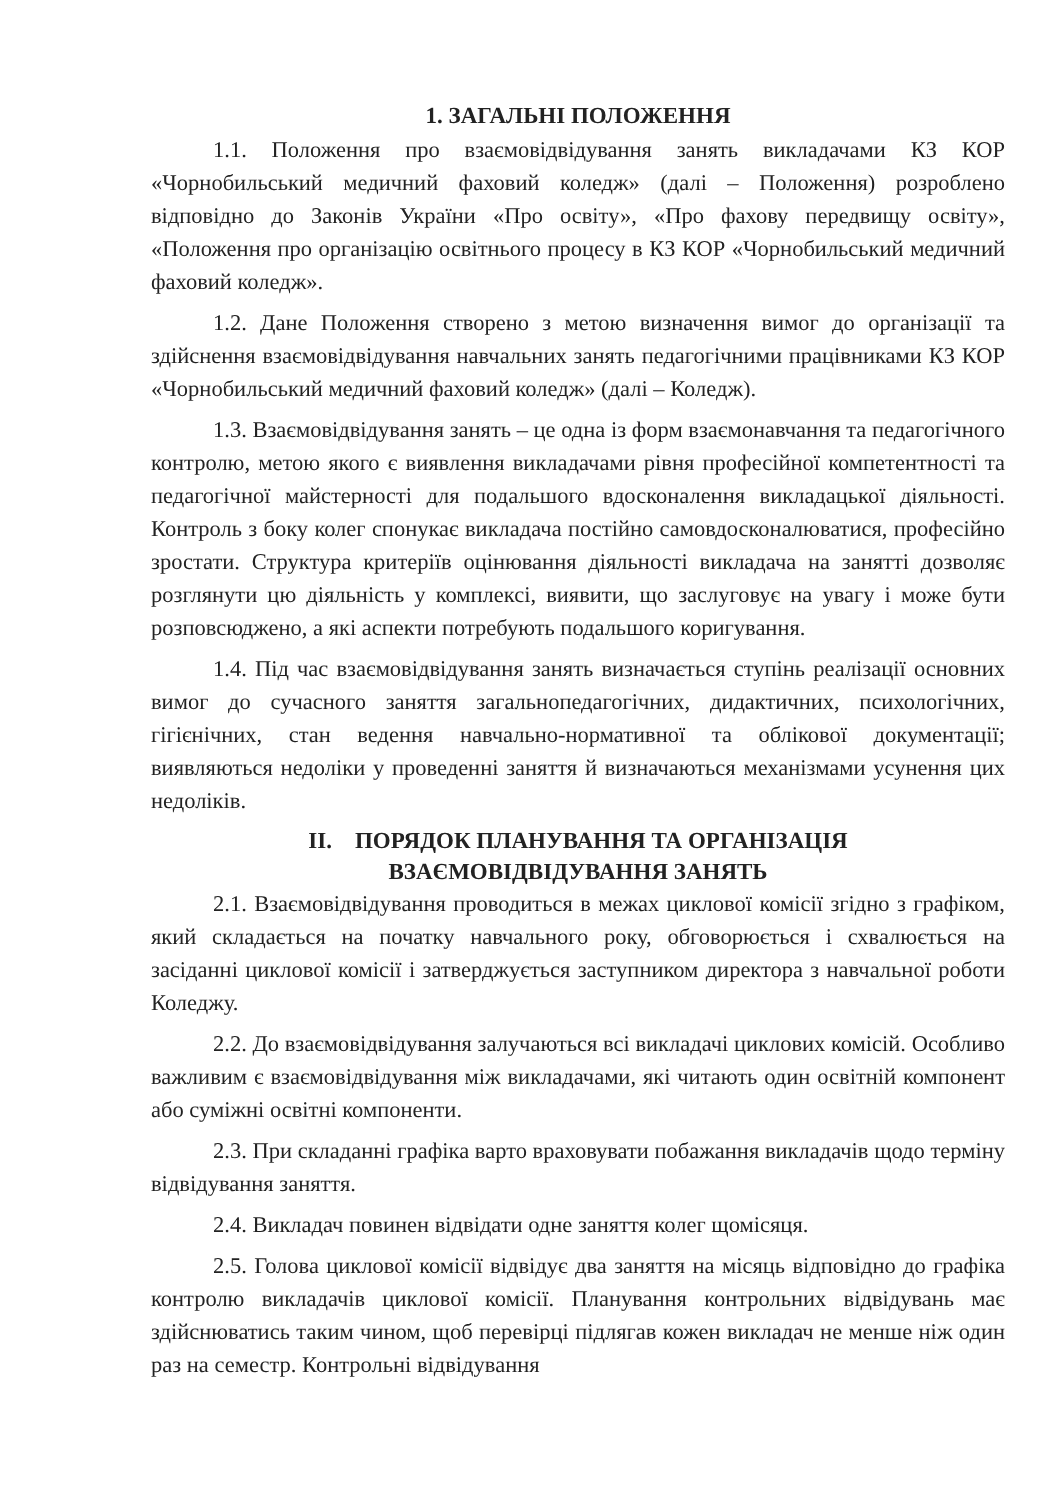1. ЗАГАЛЬНІ ПОЛОЖЕННЯ
1.1. Положення про взаємовідвідування занять викладачами КЗ КОР «Чорнобильський медичний фаховий коледж» (далі – Положення) розроблено відповідно до Законів України «Про освіту», «Про фахову передвищу освіту», «Положення про організацію освітнього процесу в КЗ КОР «Чорнобильський медичний фаховий коледж».
1.2. Дане Положення створено з метою визначення вимог до організації та здійснення взаємовідвідування навчальних занять педагогічними працівниками КЗ КОР «Чорнобильський медичний фаховий коледж» (далі – Коледж).
1.3. Взаємовідвідування занять – це одна із форм взаємонавчання та педагогічного контролю, метою якого є виявлення викладачами рівня професійної компетентності та педагогічної майстерності для подальшого вдосконалення викладацької діяльності. Контроль з боку колег спонукає викладача постійно самовдосконалюватися, професійно зростати. Структура критеріїв оцінювання діяльності викладача на занятті дозволяє розглянути цю діяльність у комплексі, виявити, що заслуговує на увагу і може бути розповсюджено, а які аспекти потребують подальшого коригування.
1.4. Під час взаємовідвідування занять визначається ступінь реалізації основних вимог до сучасного заняття загальнопедагогічних, дидактичних, психологічних, гігієнічних, стан ведення навчально-нормативної та облікової документації; виявляються недоліки у проведенні заняття й визначаються механізмами усунення цих недоліків.
II. ПОРЯДОК ПЛАНУВАННЯ ТА ОРГАНІЗАЦІЯ
ВЗАЄМОВІДВІДУВАННЯ ЗАНЯТЬ
2.1. Взаємовідвідування проводиться в межах циклової комісії згідно з графіком, який складається на початку навчального року, обговорюється і схвалюється на засіданні циклової комісії і затверджується заступником директора з навчальної роботи Коледжу.
2.2. До взаємовідвідування залучаються всі викладачі циклових комісій. Особливо важливим є взаємовідвідування між викладачами, які читають один освітній компонент або суміжні освітні компоненти.
2.3. При складанні графіка варто враховувати побажання викладачів щодо терміну відвідування заняття.
2.4. Викладач повинен відвідати одне заняття колег щомісяця.
2.5. Голова циклової комісії відвідує два заняття на місяць відповідно до графіка контролю викладачів циклової комісії. Планування контрольних відвідувань має здійснюватись таким чином, щоб перевірці підлягав кожен викладач не менше ніж один раз на семестр. Контрольні відвідування